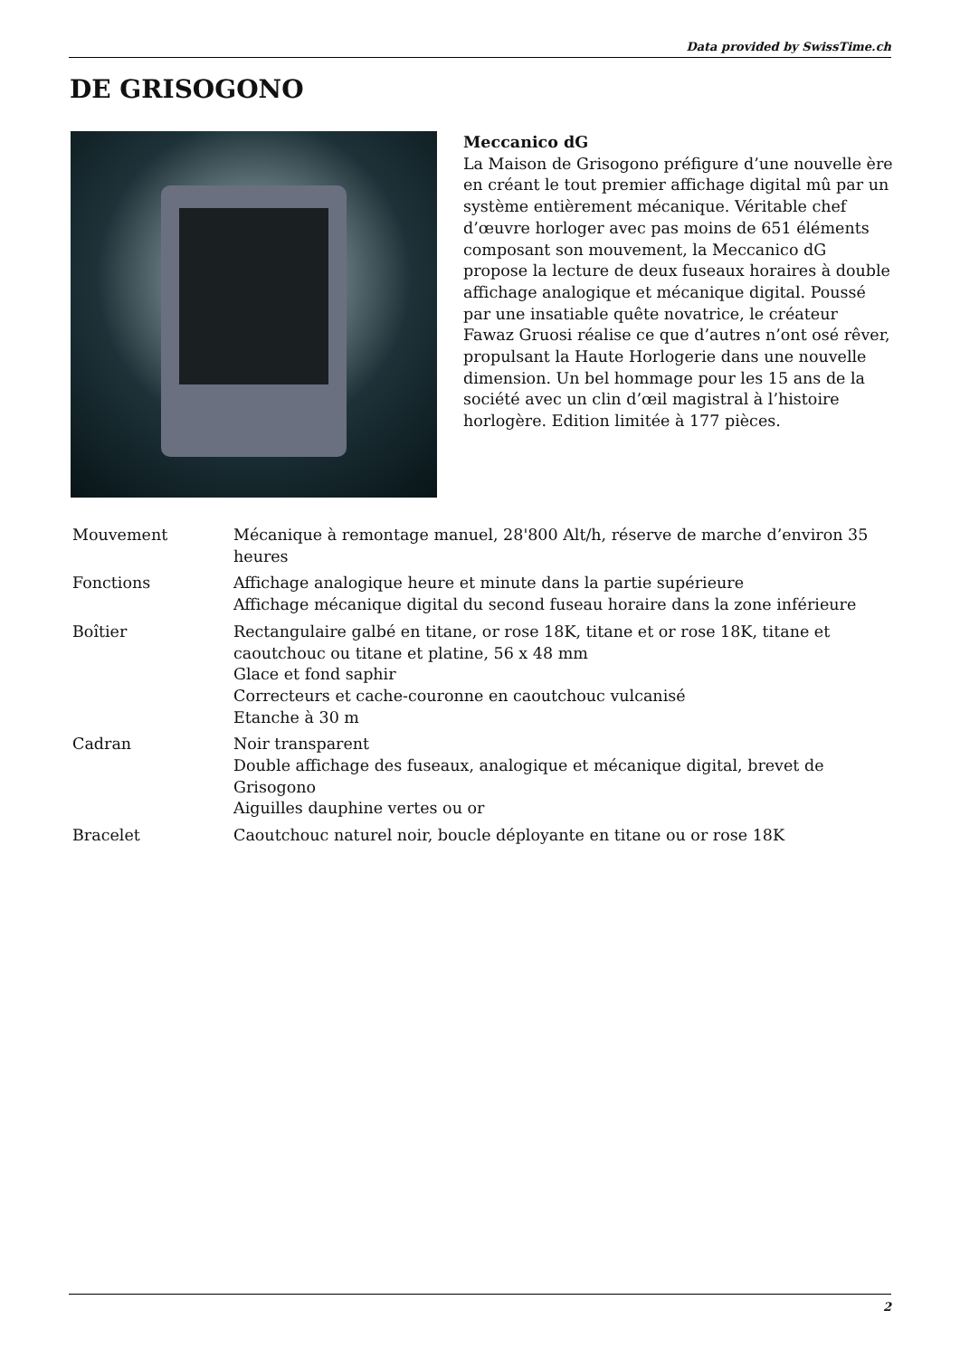Data provided by SwissTime.ch
DE GRISOGONO
Meccanico dG
La Maison de Grisogono préfigure d’une nouvelle ère en créant le tout premier affichage digital mû par un système entièrement mécanique. Véritable chef d’œuvre horloger avec pas moins de 651 éléments composant son mouvement, la Meccanico dG propose la lecture de deux fuseaux horaires à double affichage analogique et mécanique digital. Poussé par une insatiable quête novatrice, le créateur Fawaz Gruosi réalise ce que d’autres n’ont osé rêver, propulsant la Haute Horlogerie dans une nouvelle dimension. Un bel hommage pour les 15 ans de la société avec un clin d’œil magistral à l’histoire horlogère. Edition limitée à 177 pièces.
| Mouvement | Mécanique à remontage manuel, 28'800 Alt/h, réserve de marche d’environ 35 heures |
| Fonctions | Affichage analogique heure et minute dans la partie supérieure Affichage mécanique digital du second fuseau horaire dans la zone inférieure |
| Boîtier | Rectangulaire galbé en titane, or rose 18K, titane et or rose 18K, titane et caoutchouc ou titane et platine, 56 x 48 mm Glace et fond saphir Correcteurs et cache-couronne en caoutchouc vulcanisé Etanche à 30 m |
| Cadran | Noir transparent Double affichage des fuseaux, analogique et mécanique digital, brevet de Grisogono Aiguilles dauphine vertes ou or |
| Bracelet | Caoutchouc naturel noir, boucle déployante en titane ou or rose 18K |
2